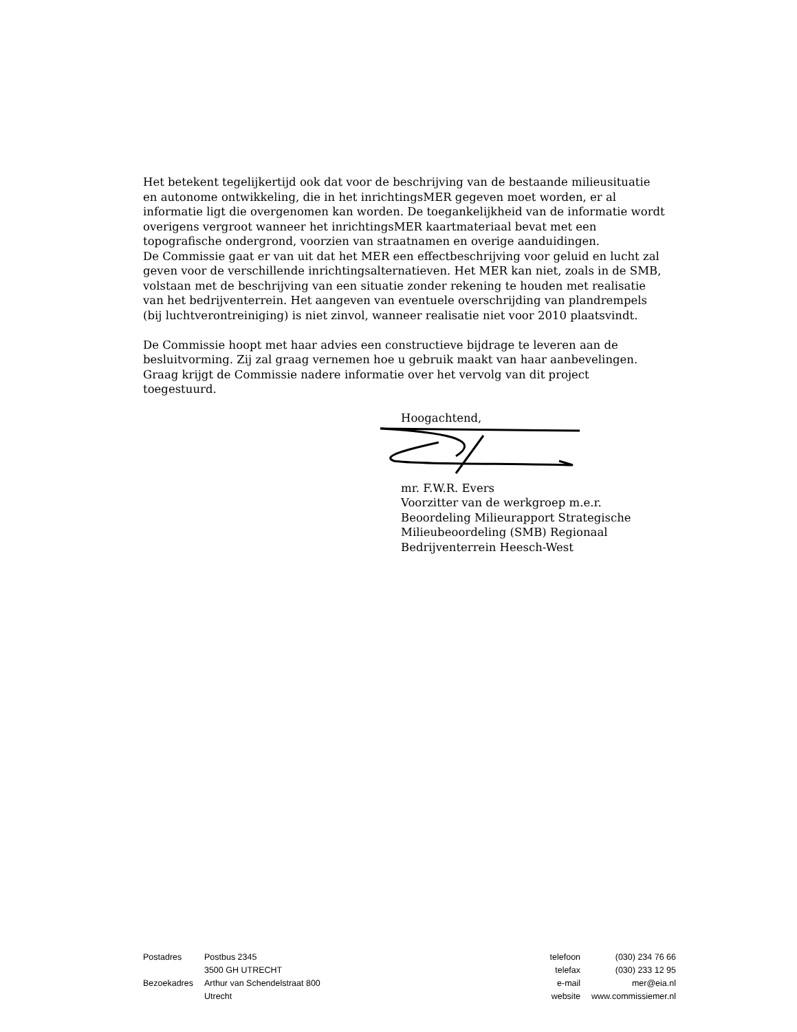Het betekent tegelijkertijd ook dat voor de beschrijving van de bestaande milieusituatie en autonome ontwikkeling, die in het inrichtingsMER gegeven moet worden, er al informatie ligt die overgenomen kan worden. De toegankelijkheid van de informatie wordt overigens vergroot wanneer het inrichtingsMER kaartmateriaal bevat met een topografische ondergrond, voorzien van straatnamen en overige aanduidingen.
De Commissie gaat er van uit dat het MER een effectbeschrijving voor geluid en lucht zal geven voor de verschillende inrichtingsalternatieven. Het MER kan niet, zoals in de SMB, volstaan met de beschrijving van een situatie zonder rekening te houden met realisatie van het bedrijventerrein. Het aangeven van eventuele overschrijding van plandrempels (bij luchtverontreiniging) is niet zinvol, wanneer realisatie niet voor 2010 plaatsvindt.
De Commissie hoopt met haar advies een constructieve bijdrage te leveren aan de besluitvorming. Zij zal graag vernemen hoe u gebruik maakt van haar aanbevelingen. Graag krijgt de Commissie nadere informatie over het vervolg van dit project toegestuurd.
Hoogachtend,
mr. F.W.R. Evers
Voorzitter van de werkgroep m.e.r.
Beoordeling Milieurapport Strategische Milieubeoordeling (SMB) Regionaal Bedrijventerrein Heesch-West
| Postadres | Postbus 2345 |
| | 3500 GH UTRECHT |
| Bezoekadres | Arthur van Schendelstraat 800 |
| | Utrecht |
| telefoon | (030) 234 76 66 |
| telefax | (030) 233 12 95 |
| e-mail | mer@eia.nl |
| website | www.commissiemer.nl |